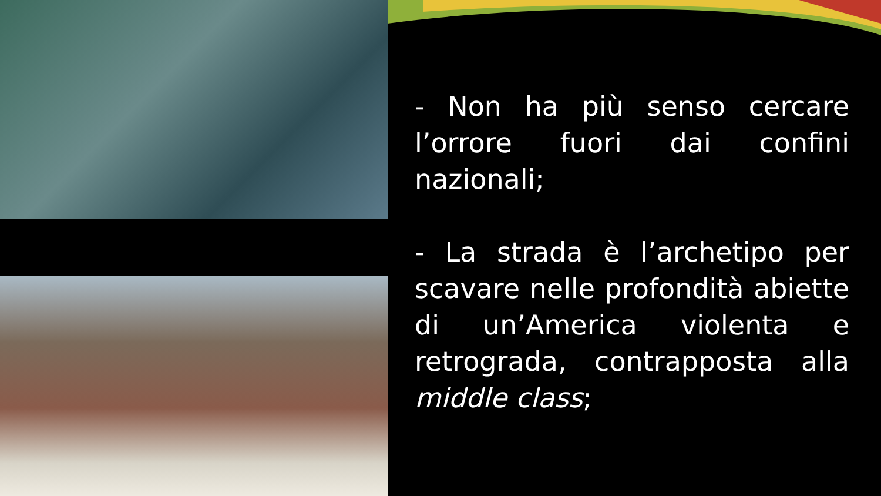- Non ha più senso cercare l’orrore fuori dai confini nazionali;
- La strada è l’archetipo per scavare nelle profondità abiette di un’America violenta e retrograda, contrapposta alla middle class;